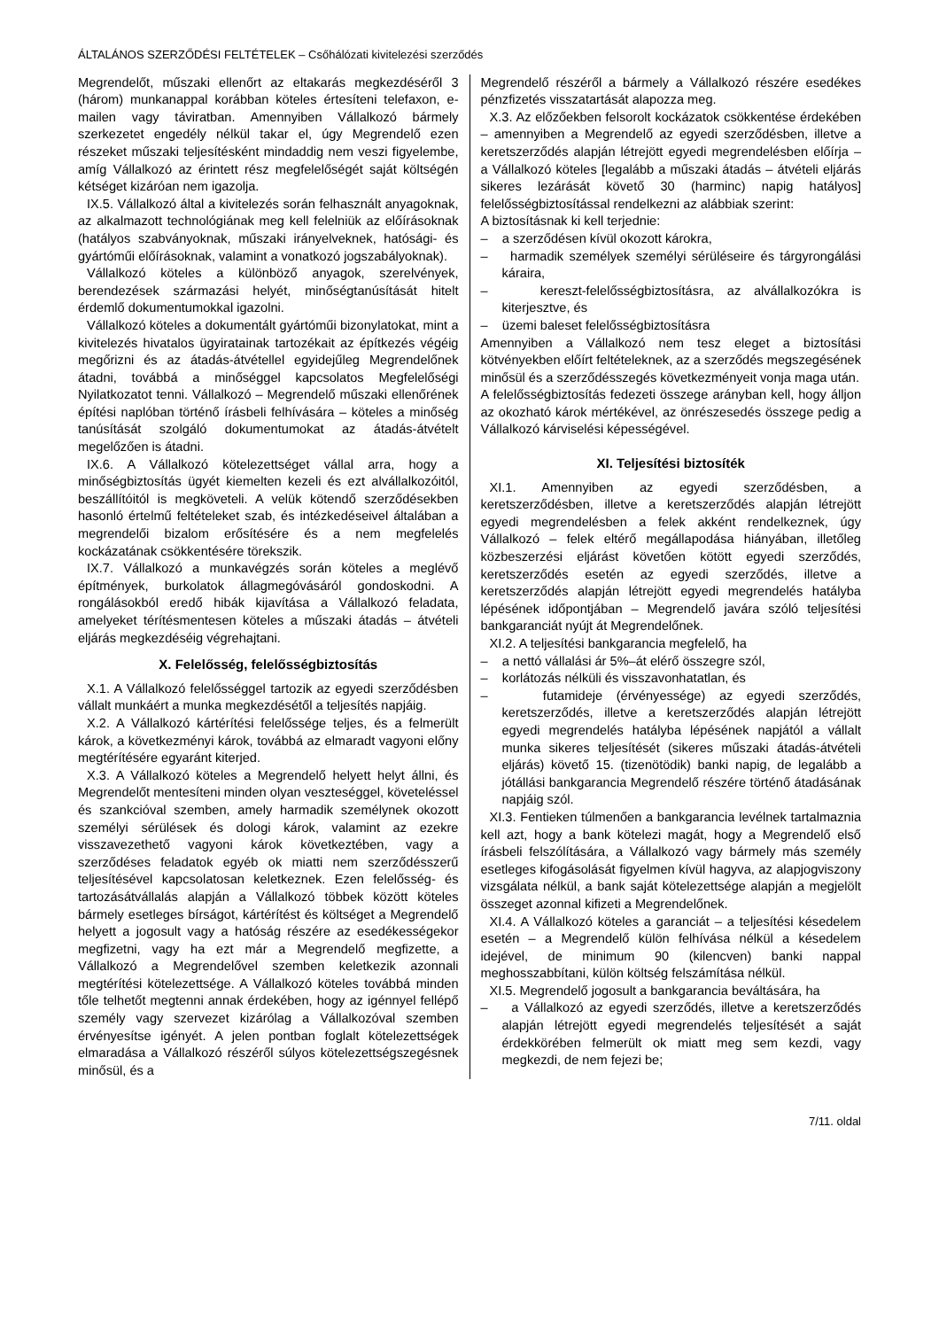ÁLTALÁNOS SZERZŐDÉSI FELTÉTELEK – Csőhálózati kivitelezési szerződés
Megrendelőt, műszaki ellenőrt az eltakarás megkezdéséről 3 (három) munkanappal korábban köteles értesíteni telefaxon, e-mailen vagy táviratban. Amennyiben Vállalkozó bármely szerkezetet engedély nélkül takar el, úgy Megrendelő ezen részeket műszaki teljesítésként mindaddig nem veszi figyelembe, amíg Vállalkozó az érintett rész megfelelőségét saját költségén kétséget kizáróan nem igazolja.
IX.5. Vállalkozó által a kivitelezés során felhasznált anyagoknak, az alkalmazott technológiának meg kell felelniük az előírásoknak (hatályos szabványoknak, műszaki irányelveknek, hatósági- és gyártóműi előírásoknak, valamint a vonatkozó jogszabályoknak).
Vállalkozó köteles a különböző anyagok, szerelvények, berendezések származási helyét, minőségtanúsítását hitelt érdemlő dokumentumokkal igazolni.
Vállalkozó köteles a dokumentált gyártóműi bizonylatokat, mint a kivitelezés hivatalos ügyiratainak tartozékait az építkezés végéig megőrizni és az átadás-átvétellel egyidejűleg Megrendelőnek átadni, továbbá a minőséggel kapcsolatos Megfelelőségi Nyilatkozatot tenni. Vállalkozó – Megrendelő műszaki ellenőrének építési naplóban történő írásbeli felhívására – köteles a minőség tanúsítását szolgáló dokumentumokat az átadás-átvételt megelőzően is átadni.
IX.6. A Vállalkozó kötelezettséget vállal arra, hogy a minőségbiztosítás ügyét kiemelten kezeli és ezt alvállalkozóitól, beszállítóitól is megköveteli. A velük kötendő szerződésekben hasonló értelmű feltételeket szab, és intézkedéseivel általában a megrendelői bizalom erősítésére és a nem megfelelés kockázatának csökkentésére törekszik.
IX.7. Vállalkozó a munkavégzés során köteles a meglévő építmények, burkolatok állagmegóvásáról gondoskodni. A rongálásokból eredő hibák kijavítása a Vállalkozó feladata, amelyeket térítésmentesen köteles a műszaki átadás – átvételi eljárás megkezdéséig végrehajtani.
X. Felelősség, felelősségbiztosítás
X.1. A Vállalkozó felelősséggel tartozik az egyedi szerződésben vállalt munkáért a munka megkezdésétől a teljesítés napjáig.
X.2. A Vállalkozó kártérítési felelőssége teljes, és a felmerült károk, a következményi károk, továbbá az elmaradt vagyoni előny megtérítésére egyaránt kiterjed.
X.3. A Vállalkozó köteles a Megrendelő helyett helyt állni, és Megrendelőt mentesíteni minden olyan veszteséggel, követeléssel és szankcióval szemben, amely harmadik személynek okozott személyi sérülések és dologi károk, valamint az ezekre visszavezethető vagyoni károk következtében, vagy a szerződéses feladatok egyéb ok miatti nem szerződésszerű teljesítésével kapcsolatosan keletkeznek. Ezen felelősség- és tartozásátvállalás alapján a Vállalkozó többek között köteles bármely esetleges bírságot, kártérítést és költséget a Megrendelő helyett a jogosult vagy a hatóság részére az esedékességekor megfizetni, vagy ha ezt már a Megrendelő megfizette, a Vállalkozó a Megrendelővel szemben keletkezik azonnali megtérítési kötelezettsége. A Vállalkozó köteles továbbá minden tőle telhetőt megtenni annak érdekében, hogy az igénnyel fellépő személy vagy szervezet kizárólag a Vállalkozóval szemben érvényesítse igényét. A jelen pontban foglalt kötelezettségek elmaradása a Vállalkozó részéről súlyos kötelezettségszegésnek minősül, és a
Megrendelő részéről a bármely a Vállalkozó részére esedékes pénzfizetés visszatartását alapozza meg.
X.3. Az előzőekben felsorolt kockázatok csökkentése érdekében – amennyiben a Megrendelő az egyedi szerződésben, illetve a keretszerződés alapján létrejött egyedi megrendelésben előírja – a Vállalkozó köteles [legalább a műszaki átadás – átvételi eljárás sikeres lezárását követő 30 (harminc) napig hatályos] felelősségbiztosítással rendelkezni az alábbiak szerint:
A biztosításnak ki kell terjednie:
– a szerződésen kívül okozott károkra,
– harmadik személyek személyi sérüléseire és tárgyrongálási káraira,
– kereszt-felelősségbiztosításra, az alvállalkozókra is kiterjesztve, és
– üzemi baleset felelősségbiztosításra
Amennyiben a Vállalkozó nem tesz eleget a biztosítási kötvényekben előírt feltételeknek, az a szerződés megszegésének minősül és a szerződésszegés következményeit vonja maga után.
A felelősségbiztosítás fedezeti összege arányban kell, hogy álljon az okozható károk mértékével, az önrészesedés összege pedig a Vállalkozó kárviselési képességével.
XI. Teljesítési biztosíték
XI.1. Amennyiben az egyedi szerződésben, a keretszerződésben, illetve a keretszerződés alapján létrejött egyedi megrendelésben a felek akként rendelkeznek, úgy Vállalkozó – felek eltérő megállapodása hiányában, illetőleg közbeszerzési eljárást követően kötött egyedi szerződés, keretszerződés esetén az egyedi szerződés, illetve a keretszerződés alapján létrejött egyedi megrendelés hatályba lépésének időpontjában – Megrendelő javára szóló teljesítési bankgaranciát nyújt át Megrendelőnek.
XI.2. A teljesítési bankgarancia megfelelő, ha
– a nettó vállalási ár 5%–át elérő összegre szól,
– korlátozás nélküli és visszavonhatatlan, és
– futamideje (érvényessége) az egyedi szerződés, keretszerződés, illetve a keretszerződés alapján létrejött egyedi megrendelés hatályba lépésének napjától a vállalt munka sikeres teljesítését (sikeres műszaki átadás-átvételi eljárás) követő 15. (tizenötödik) banki napig, de legalább a jótállási bankgarancia Megrendelő részére történő átadásának napjáig szól.
XI.3. Fentieken túlmenően a bankgarancia levélnek tartalmaznia kell azt, hogy a bank kötelezi magát, hogy a Megrendelő első írásbeli felszólítására, a Vállalkozó vagy bármely más személy esetleges kifogásolását figyelmen kívül hagyva, az alapjogviszony vizsgálata nélkül, a bank saját kötelezettsége alapján a megjelölt összeget azonnal kifizeti a Megrendelőnek.
XI.4. A Vállalkozó köteles a garanciát – a teljesítési késedelem esetén – a Megrendelő külön felhívása nélkül a késedelem idejével, de minimum 90 (kilencven) banki nappal meghosszabbítani, külön költség felszámítása nélkül.
XI.5. Megrendelő jogosult a bankgarancia beváltására, ha
– a Vállalkozó az egyedi szerződés, illetve a keretszerződés alapján létrejött egyedi megrendelés teljesítését a saját érdekkörében felmerült ok miatt meg sem kezdi, vagy megkezdi, de nem fejezi be;
7/11. oldal